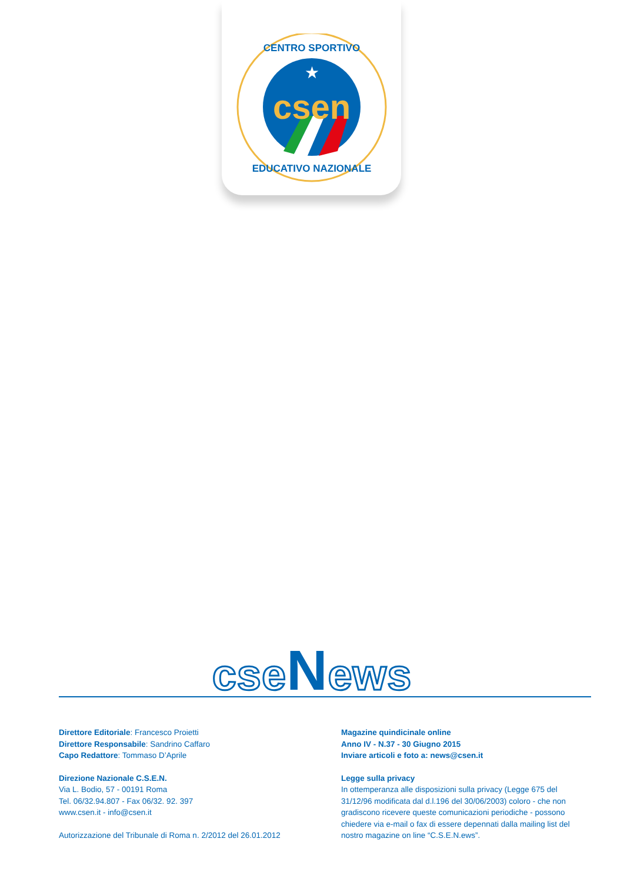★
csen
CENTRO SPORTIVO
EDUCATIVO NAZIONALE
cseNews
Direttore Editoriale: Francesco Proietti
Direttore Responsabile: Sandrino Caffaro
Capo Redattore: Tommaso D’Aprile
Direzione Nazionale C.S.E.N.
Via L. Bodio, 57 - 00191 Roma
Tel. 06/32.94.807 - Fax 06/32. 92. 397
www.csen.it - info@csen.it
Autorizzazione del Tribunale di Roma n. 2/2012 del 26.01.2012
Magazine quindicinale online
Anno IV - N.37 - 30 Giugno 2015
Inviare articoli e foto a: news@csen.it
Legge sulla privacy
In ottemperanza alle disposizioni sulla privacy (Legge 675 del 31/12/96 modificata dal d.l.196 del 30/06/2003) coloro - che non gradiscono ricevere queste comunicazioni periodiche - possono chiedere via e-mail o fax di essere depennati dalla mailing list del nostro magazine on line “C.S.E.N.ews”.